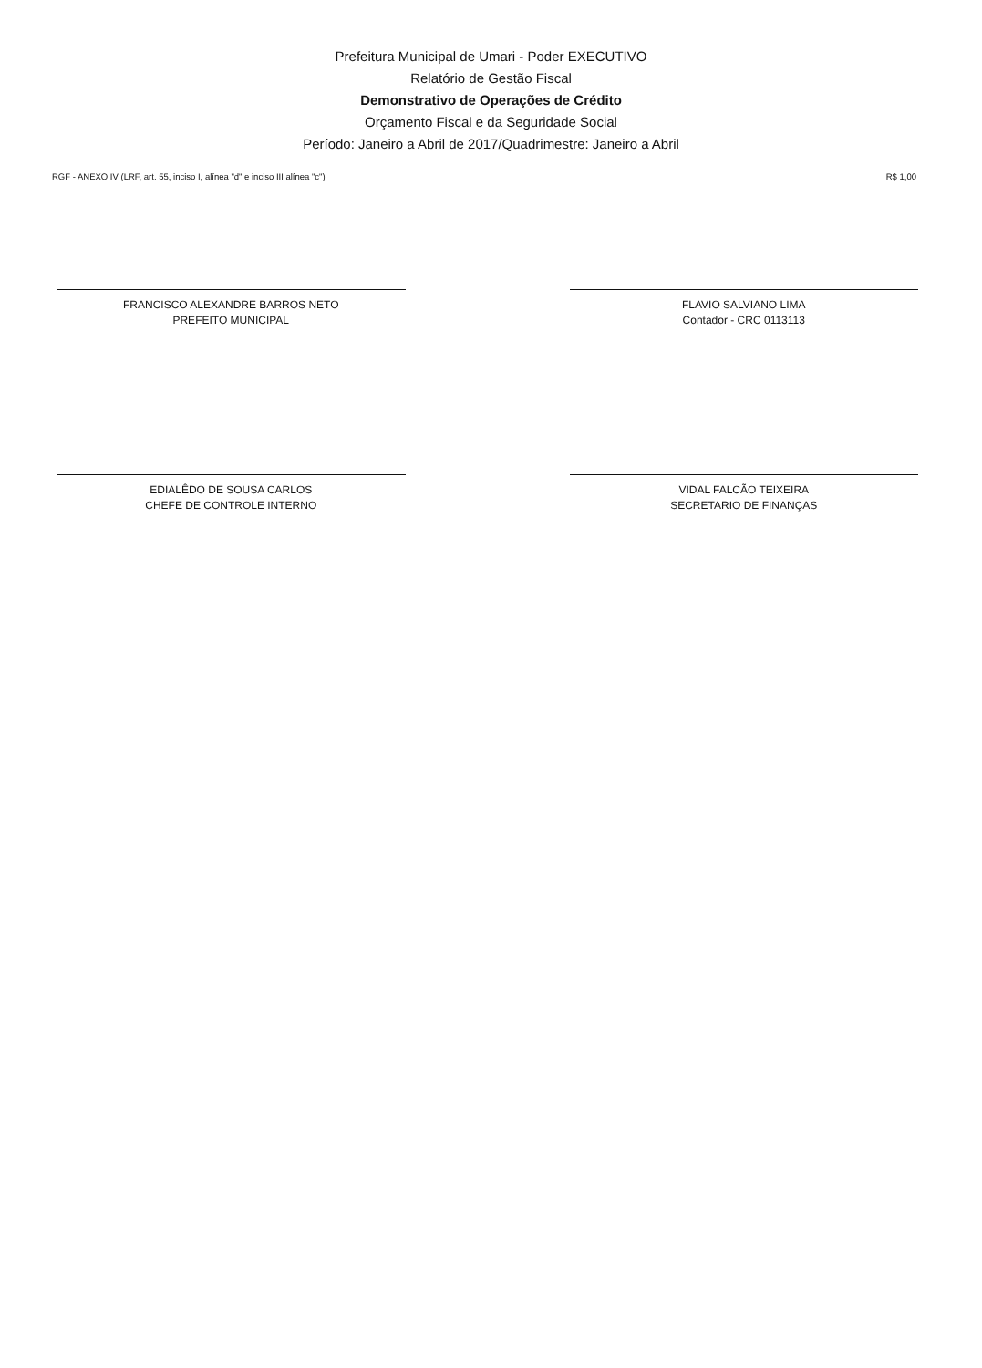Prefeitura Municipal de Umari - Poder EXECUTIVO
Relatório de Gestão Fiscal
Demonstrativo de Operações de Crédito
Orçamento Fiscal e da Seguridade Social
Período: Janeiro a Abril de 2017/Quadrimestre: Janeiro a Abril
RGF - ANEXO IV (LRF, art. 55, inciso I, alínea "d" e inciso III alínea "c") R$ 1,00
FRANCISCO ALEXANDRE BARROS NETO
PREFEITO MUNICIPAL
FLAVIO SALVIANO LIMA
Contador - CRC 0113113
EDIALÊDO DE SOUSA CARLOS
CHEFE DE CONTROLE INTERNO
VIDAL FALCÃO TEIXEIRA
SECRETARIO DE FINANÇAS